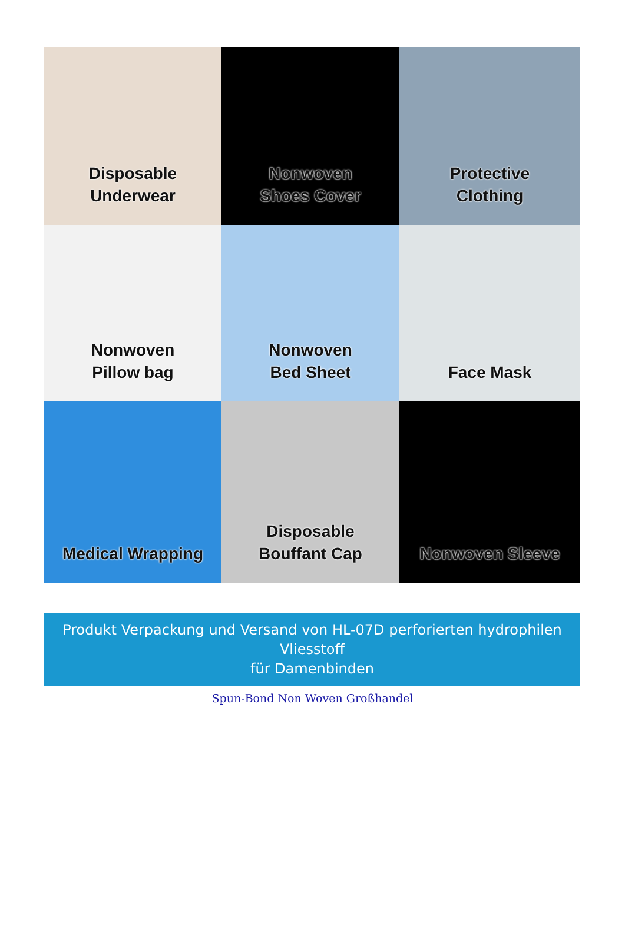Disposable
Underwear
Nonwoven
Shoes Cover
Protective
Clothing
Nonwoven
Pillow bag
Nonwoven
Bed Sheet
Face Mask
Medical Wrapping
Disposable
Bouffant Cap
Nonwoven Sleeve
Produkt Verpackung und Versand von HL-07D perforierten hydrophilen Vliesstoff
für Damenbinden
Spun-Bond Non Woven Großhandel